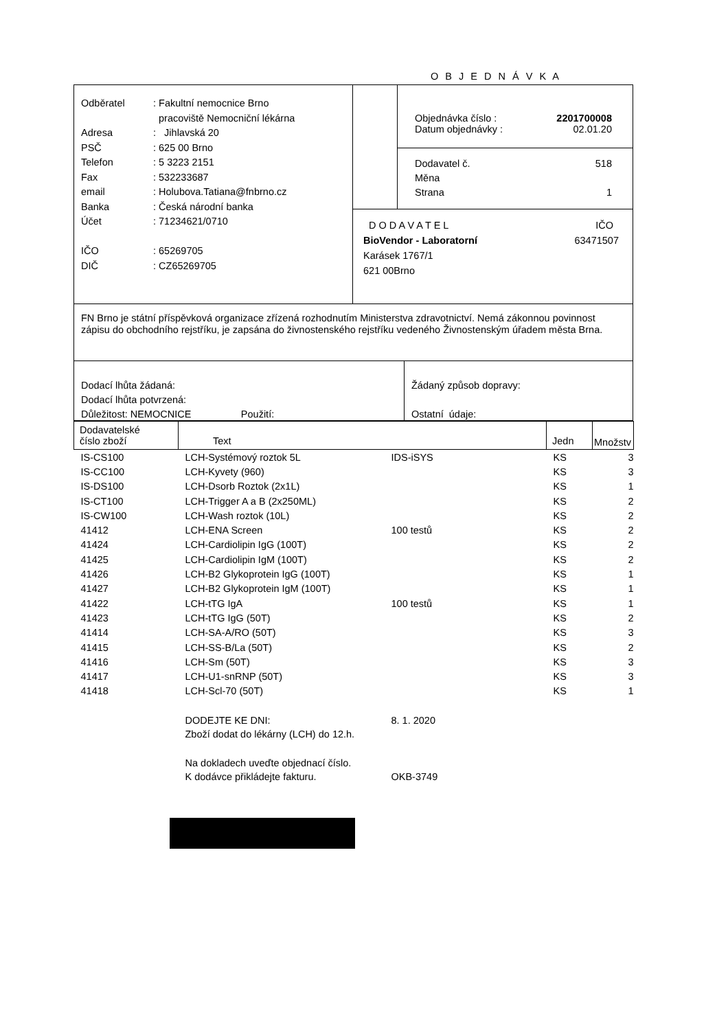O B J E D N Á V K A
Odběratel: Fakultní nemocnice Brno
pracoviště Nemocniční lékárna
Adresa: Jihlavská 20
PSČ: 625 00 Brno
Telefon: 5 3223 2151
Fax: 532233687
email: Holubova.Tatiana@fnbrno.cz
Banka: Česká národní banka
Účet: 71234621/0710
IČO: 65269705
DIČ: CZ65269705
Objednávka číslo : 2201700008
Datum objednávky : 02.01.20
Dodavatel č. 518
Měna
Strana 1
D O D A V A T E L IČO
BioVendor - Laboratorní 63471507
Karásek 1767/1
621 00Brno
FN Brno je státní příspěvková organizace zřízená rozhodnutím Ministerstva zdravotnictví. Nemá zákonnou povinnost zápisu do obchodního rejstříku, je zapsána do živnostenského rejstříku vedeného Živnostenským úřadem města Brna.
Dodací lhůta žádaná:
Dodací lhůta potvrzená:
Důležitost: NEMOCNICE Použití:
Žádaný způsob dopravy:
Ostatní údaje:
| Dodavatelské číslo zboží | Text | | Jedn | Množstv |
| --- | --- | --- | --- | --- |
| IS-CS100 | LCH-Systémový roztok 5L | IDS-iSYS | KS | 3 |
| IS-CC100 | LCH-Kyvety (960) | | KS | 3 |
| IS-DS100 | LCH-Dsorb Roztok (2x1L) | | KS | 1 |
| IS-CT100 | LCH-Trigger A a B (2x250ML) | | KS | 2 |
| IS-CW100 | LCH-Wash roztok (10L) | | KS | 2 |
| 41412 | LCH-ENA Screen | 100 testů | KS | 2 |
| 41424 | LCH-Cardiolipin IgG (100T) | | KS | 2 |
| 41425 | LCH-Cardiolipin IgM (100T) | | KS | 2 |
| 41426 | LCH-B2 Glykoprotein IgG (100T) | | KS | 1 |
| 41427 | LCH-B2 Glykoprotein IgM (100T) | | KS | 1 |
| 41422 | LCH-tTG IgA | 100 testů | KS | 1 |
| 41423 | LCH-tTG IgG (50T) | | KS | 2 |
| 41414 | LCH-SA-A/RO (50T) | | KS | 3 |
| 41415 | LCH-SS-B/La (50T) | | KS | 2 |
| 41416 | LCH-Sm (50T) | | KS | 3 |
| 41417 | LCH-U1-snRNP (50T) | | KS | 3 |
| 41418 | LCH-Scl-70 (50T) | | KS | 1 |
| | DODEJTE KE DNI: | 8. 1. 2020 | | |
| | Zboží dodat do lékárny (LCH) do 12.h. | | | |
| | Na dokladech uveďte objednací číslo. | | | |
| | K dodávce přikládejte fakturu. | OKB-3749 | | |